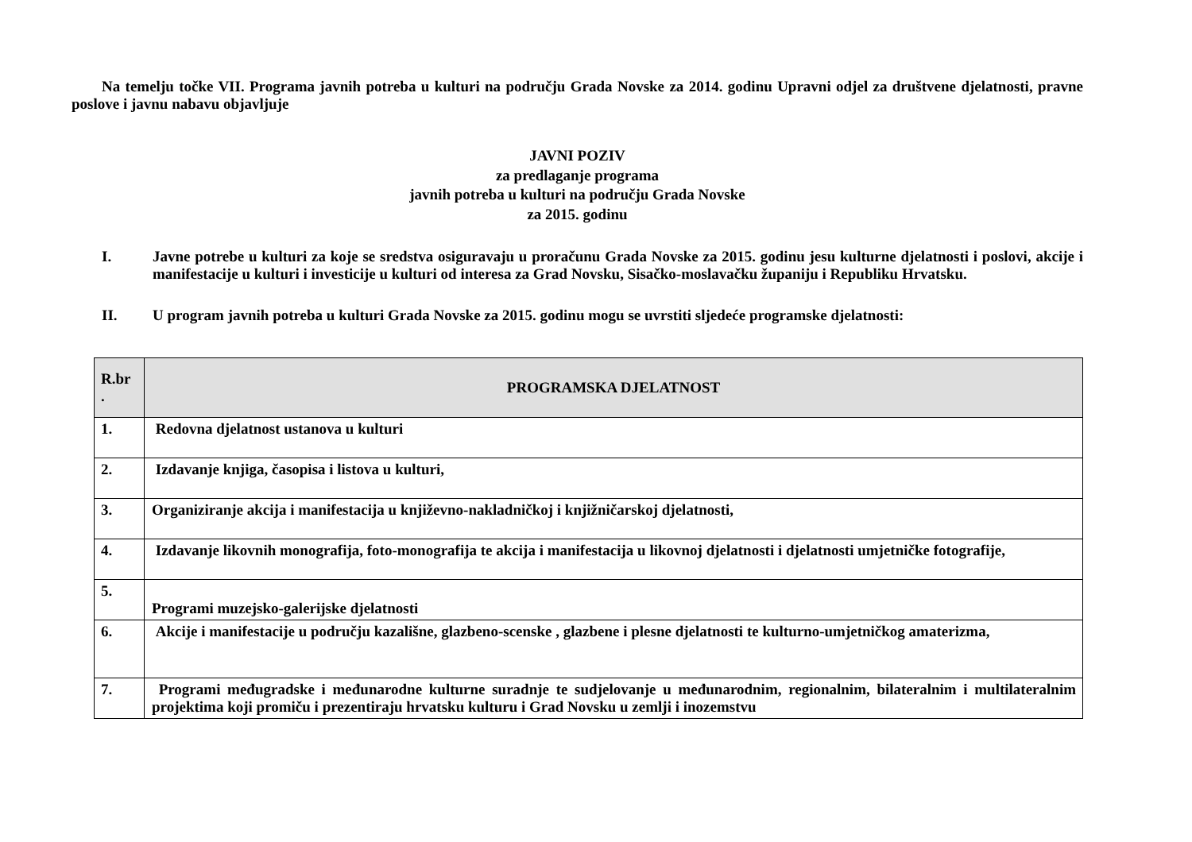Na temelju točke VII. Programa javnih potreba u kulturi na području Grada Novske za 2014. godinu Upravni odjel za društvene djelatnosti, pravne poslove i javnu nabavu objavljuje
JAVNI POZIV
za predlaganje programa
javnih potreba u kulturi na području Grada Novske
za 2015. godinu
I.
Javne potrebe u kulturi za koje se sredstva osiguravaju u proračunu Grada Novske za 2015. godinu jesu kulturne djelatnosti i poslovi, akcije i manifestacije u kulturi i investicije u kulturi od interesa za Grad Novsku, Sisačko-moslavačku županiju i Republiku Hrvatsku.
II.
U program javnih potreba u kulturi Grada Novske za 2015. godinu mogu se uvrstiti sljedeće programske djelatnosti:
| R.br . | PROGRAMSKA DJELATNOST |
| --- | --- |
| 1. | Redovna djelatnost ustanova u kulturi |
| 2. | Izdavanje knjiga, časopisa i listova u kulturi, |
| 3. | Organiziranje akcija i manifestacija u književno-nakladničkoj i knjižničarskoj djelatnosti, |
| 4. | Izdavanje likovnih monografija, foto-monografija te akcija i manifestacija u likovnoj djelatnosti i djelatnosti umjetničke fotografije, |
| 5. | Programi muzejsko-galerijske djelatnosti |
| 6. | Akcije i manifestacije u području kazališne, glazbeno-scenske , glazbene i plesne djelatnosti te kulturno-umjetničkog amaterizma, |
| 7. | Programi međugradske i međunarodne kulturne suradnje te sudjelovanje u međunarodnim, regionalnim, bilateralnim i multilateralnim projektima koji promiču i prezentiraju hrvatsku kulturu i Grad Novsku u zemlji i inozemstvu |